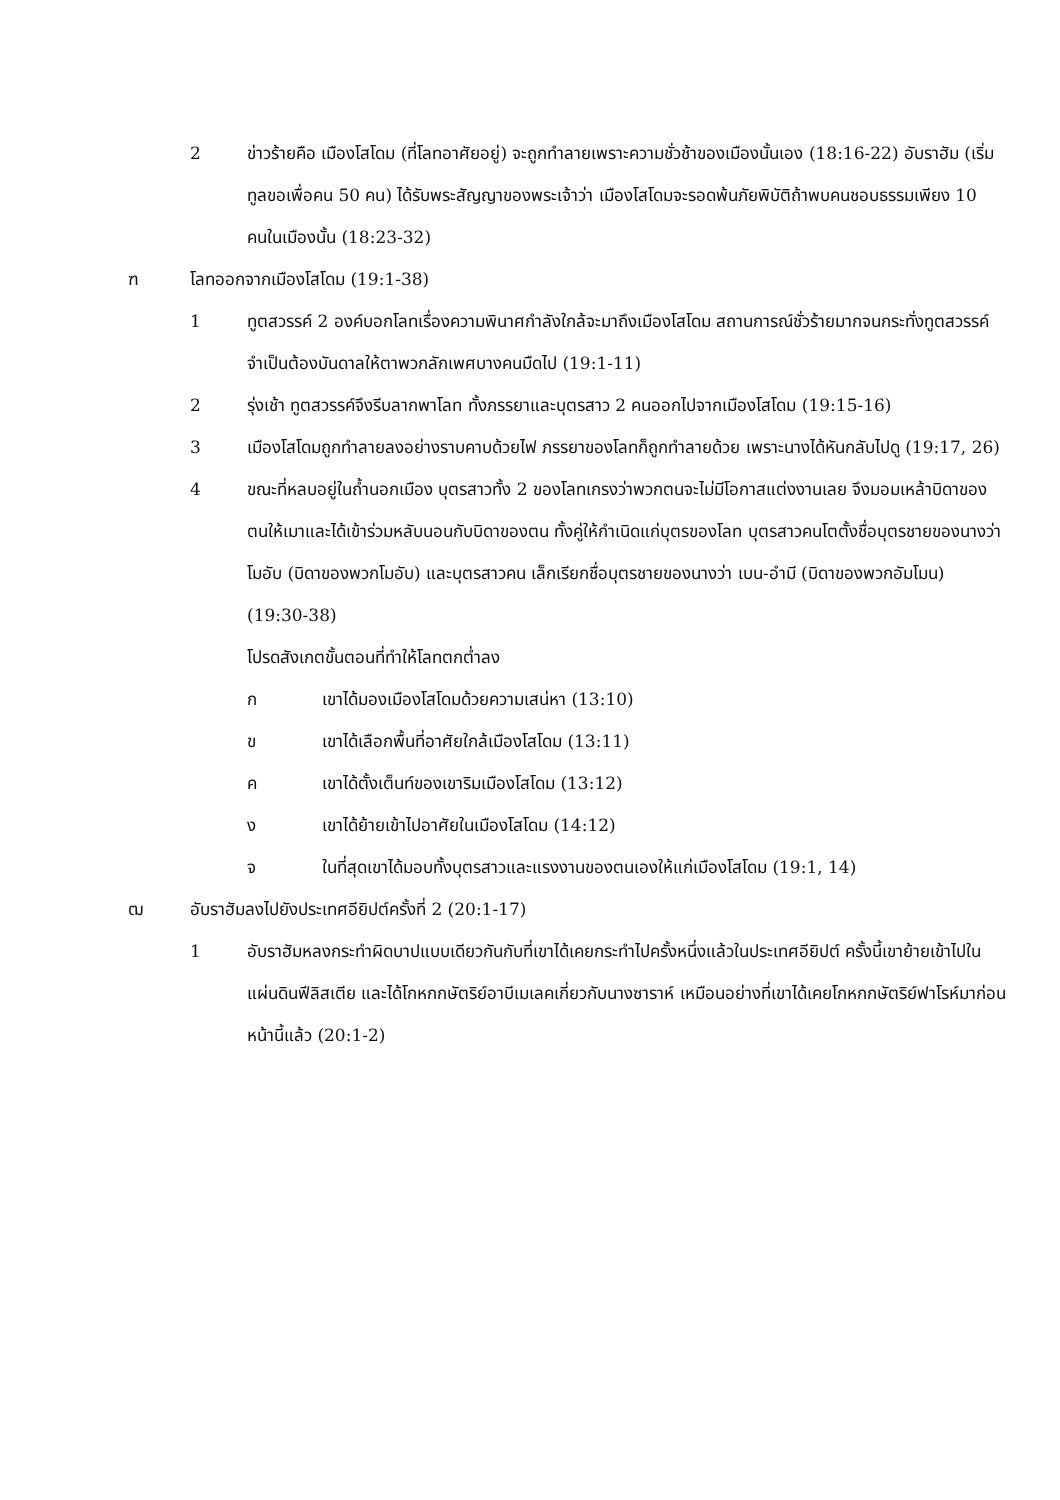2 ข่าวร้ายคือ เมืองโสโดม (ที่โลทอาศัยอยู่) จะถูกทำลายเพราะความชั่วช้าของเมืองนั้นเอง (18:16-22) อับราฮัม (เริ่มทูลขอเพื่อคน 50 คน) ได้รับพระสัญญาของพระเจ้าว่า เมืองโสโดมจะรอดพ้นภัยพิบัติถ้าพบคนชอบธรรมเพียง 10 คนในเมืองนั้น (18:23-32)
ฑ โลทออกจากเมืองโสโดม (19:1-38)
1 ทูตสวรรค์ 2 องค์บอกโลทเรื่องความพินาศกำลังใกล้จะมาถึงเมืองโสโดม สถานการณ์ชั่วร้ายมากจนกระทั่งทูตสวรรค์จำเป็นต้องบันดาลให้ตาพวกลักเพศบางคนมืดไป (19:1-11)
2 รุ่งเช้า ทูตสวรรค์จึงรีบลากพาโลท ทั้งภรรยาและบุตรสาว 2 คนออกไปจากเมืองโสโดม (19:15-16)
3 เมืองโสโดมถูกทำลายลงอย่างราบคาบด้วยไฟ ภรรยาของโลทก็ถูกทำลายด้วย เพราะนางได้หันกลับไปดู (19:17, 26)
4 ขณะที่หลบอยู่ในถ้ำนอกเมือง บุตรสาวทั้ง 2 ของโลทเกรงว่าพวกตนจะไม่มีโอกาสแต่งงานเลย จึงมอมเหล้าบิดาของตนให้เมาและได้เข้าร่วมหลับนอนกับบิดาของตน ทั้งคู่ให้กำเนิดแก่บุตรของโลท บุตรสาวคนโตตั้งชื่อบุตรชายของนางว่า โมอับ (บิดาของพวกโมอับ) และบุตรสาวคน เล็กเรียกชื่อบุตรชายของนางว่า เบน-อำมี (บิดาของพวกอัมโมน) (19:30-38)
โปรดสังเกตขั้นตอนที่ทำให้โลทตกต่ำลง
ก เขาได้มองเมืองโสโดมด้วยความเสน่หา (13:10)
ข เขาได้เลือกพื้นที่อาศัยใกล้เมืองโสโดม (13:11)
ค เขาได้ตั้งเต็นท์ของเขาริมเมืองโสโดม (13:12)
ง เขาได้ย้ายเข้าไปอาศัยในเมืองโสโดม (14:12)
จ ในที่สุดเขาได้มอบทั้งบุตรสาวและแรงงานของตนเองให้แก่เมืองโสโดม (19:1, 14)
ฒ อับราฮัมลงไปยังประเทศอียิปต์ครั้งที่ 2 (20:1-17)
1 อับราฮัมหลงกระทำผิดบาปแบบเดียวกันกับที่เขาได้เคยกระทำไปครั้งหนึ่งแล้วในประเทศอียิปต์ ครั้งนี้เขาย้ายเข้าไปในแผ่นดินฟีลิสเตีย และได้โกหกกษัตริย์อาบีเมเลคเกี่ยวกับนางซาราห์ เหมือนอย่างที่เขาได้เคยโกหกกษัตริย์ฟาโรห์มาก่อนหน้านี้แล้ว (20:1-2)